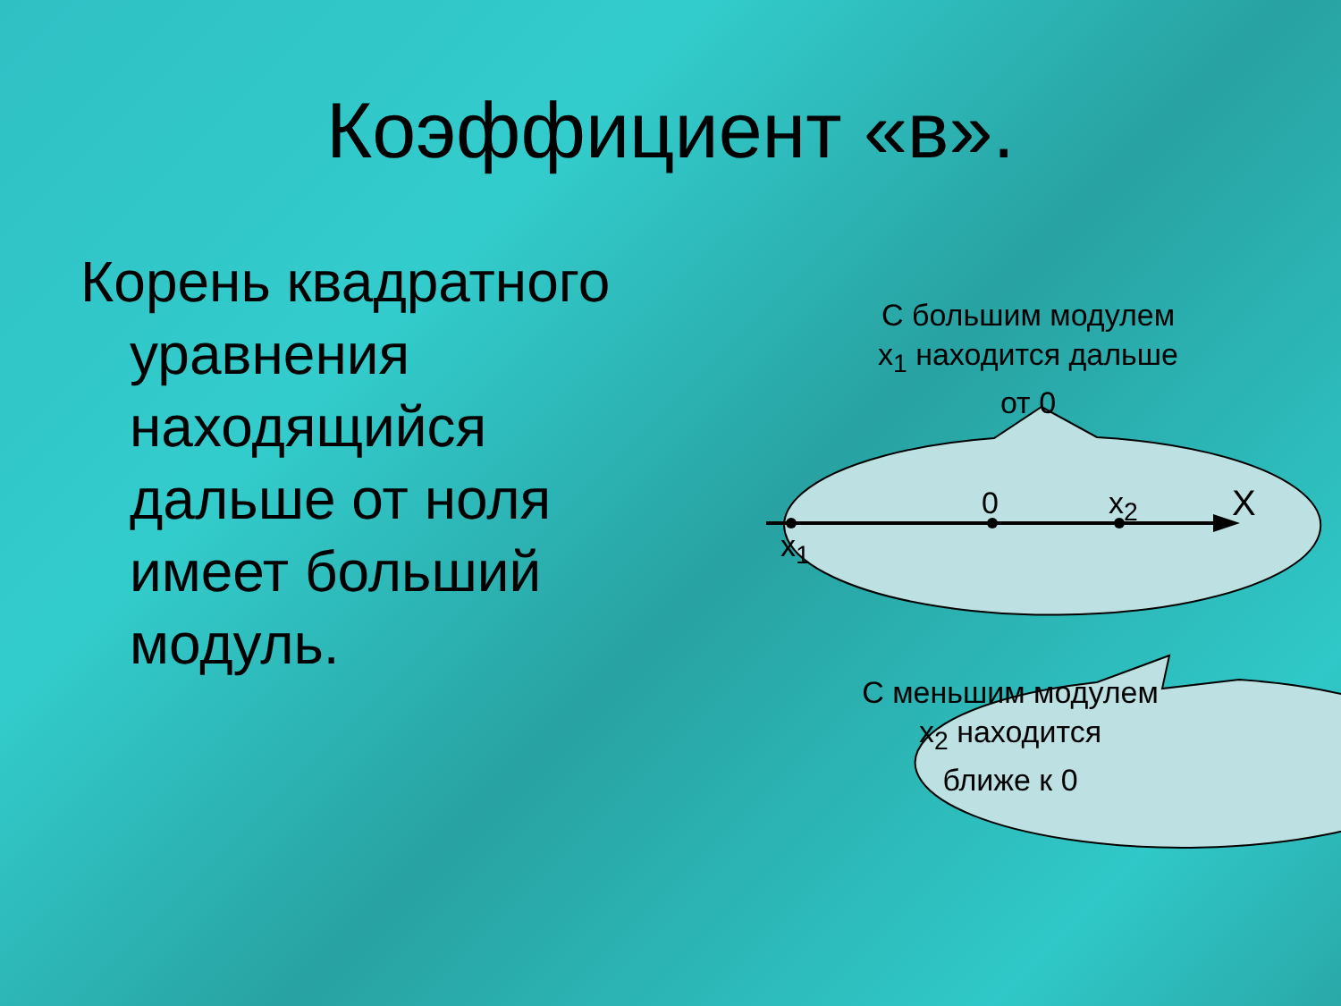Коэффициент «в».
Корень квадратного уравнения находящийся дальше от ноля имеет больший модуль.
С большим модулем
x<sub>1</sub> находится дальше
от 0
С меньшим модулем
x<sub>2</sub> находится
ближе к 0
0 x<sub>2</sub> X
x<sub>1</sub>